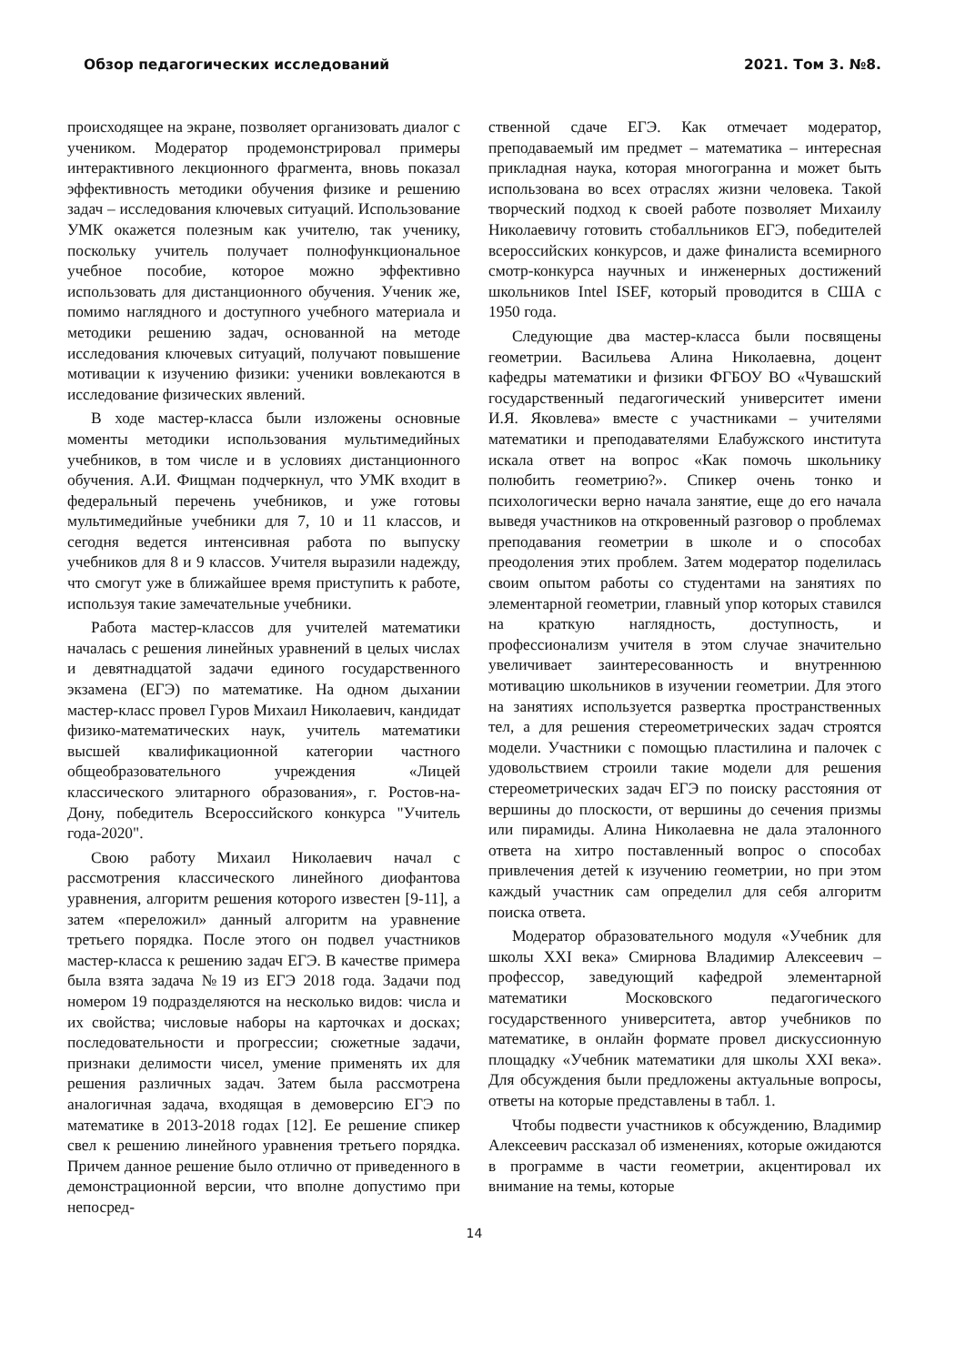Обзор педагогических исследований 2021. Том 3. №8.
происходящее на экране, позволяет организовать диалог с учеником. Модератор продемонстрировал примеры интерактивного лекционного фрагмента, вновь показал эффективность методики обучения физике и решению задач – исследования ключевых ситуаций. Использование УМК окажется полезным как учителю, так ученику, поскольку учитель получает полнофункциональное учебное пособие, которое можно эффективно использовать для дистанционного обучения. Ученик же, помимо наглядного и доступного учебного материала и методики решению задач, основанной на методе исследования ключевых ситуаций, получают повышение мотивации к изучению физики: ученики вовлекаются в исследование физических явлений.
В ходе мастер-класса были изложены основные моменты методики использования мультимедийных учебников, в том числе и в условиях дистанционного обучения. А.И. Фищман подчеркнул, что УМК входит в федеральный перечень учебников, и уже готовы мультимедийные учебники для 7, 10 и 11 классов, и сегодня ведется интенсивная работа по выпуску учебников для 8 и 9 классов. Учителя выразили надежду, что смогут уже в ближайшее время приступить к работе, используя такие замечательные учебники.
Работа мастер-классов для учителей математики началась с решения линейных уравнений в целых числах и девятнадцатой задачи единого государственного экзамена (ЕГЭ) по математике. На одном дыхании мастер-класс провел Гуров Михаил Николаевич, кандидат физико-математических наук, учитель математики высшей квалификационной категории частного общеобразовательного учреждения «Лицей классического элитарного образования», г. Ростов-на-Дону, победитель Всероссийского конкурса "Учитель года-2020".
Свою работу Михаил Николаевич начал с рассмотрения классического линейного диофантова уравнения, алгоритм решения которого известен [9-11], а затем «переложил» данный алгоритм на уравнение третьего порядка. После этого он подвел участников мастер-класса к решению задач ЕГЭ. В качестве примера была взята задача №19 из ЕГЭ 2018 года. Задачи под номером 19 подразделяются на несколько видов: числа и их свойства; числовые наборы на карточках и досках; последовательности и прогрессии; сюжетные задачи, признаки делимости чисел, умение применять их для решения различных задач. Затем была рассмотрена аналогичная задача, входящая в демоверсию ЕГЭ по математике в 2013-2018 годах [12]. Ее решение спикер свел к решению линейного уравнения третьего порядка. Причем данное решение было отлично от приведенного в демонстрационной версии, что вполне допустимо при непосред-
ственной сдаче ЕГЭ. Как отмечает модератор, преподаваемый им предмет – математика – интересная прикладная наука, которая многогранна и может быть использована во всех отраслях жизни человека. Такой творческий подход к своей работе позволяет Михаилу Николаевичу готовить стобалльников ЕГЭ, победителей всероссийских конкурсов, и даже финалиста всемирного смотр-конкурса научных и инженерных достижений школьников Intel ISEF, который проводится в США с 1950 года.
Следующие два мастер-класса были посвящены геометрии. Васильева Алина Николаевна, доцент кафедры математики и физики ФГБОУ ВО «Чувашский государственный педагогический университет имени И.Я. Яковлева» вместе с участниками – учителями математики и преподавателями Елабужского института искала ответ на вопрос «Как помочь школьнику полюбить геометрию?». Спикер очень тонко и психологически верно начала занятие, еще до его начала выведя участников на откровенный разговор о проблемах преподавания геометрии в школе и о способах преодоления этих проблем. Затем модератор поделилась своим опытом работы со студентами на занятиях по элементарной геометрии, главный упор которых ставился на краткую наглядность, доступность, и профессионализм учителя в этом случае значительно увеличивает заинтересованность и внутреннюю мотивацию школьников в изучении геометрии. Для этого на занятиях используется развертка пространственных тел, а для решения стереометрических задач строятся модели. Участники с помощью пластилина и палочек с удовольствием строили такие модели для решения стереометрических задач ЕГЭ по поиску расстояния от вершины до плоскости, от вершины до сечения призмы или пирамиды. Алина Николаевна не дала эталонного ответа на хитро поставленный вопрос о способах привлечения детей к изучению геометрии, но при этом каждый участник сам определил для себя алгоритм поиска ответа.
Модератор образовательного модуля «Учебник для школы XXI века» Смирнова Владимир Алексеевич – профессор, заведующий кафедрой элементарной математики Московского педагогического государственного университета, автор учебников по математике, в онлайн формате провел дискуссионную площадку «Учебник математики для школы XXI века». Для обсуждения были предложены актуальные вопросы, ответы на которые представлены в табл. 1.
Чтобы подвести участников к обсуждению, Владимир Алексеевич рассказал об изменениях, которые ожидаются в программе в части геометрии, акцентировал их внимание на темы, которые
14